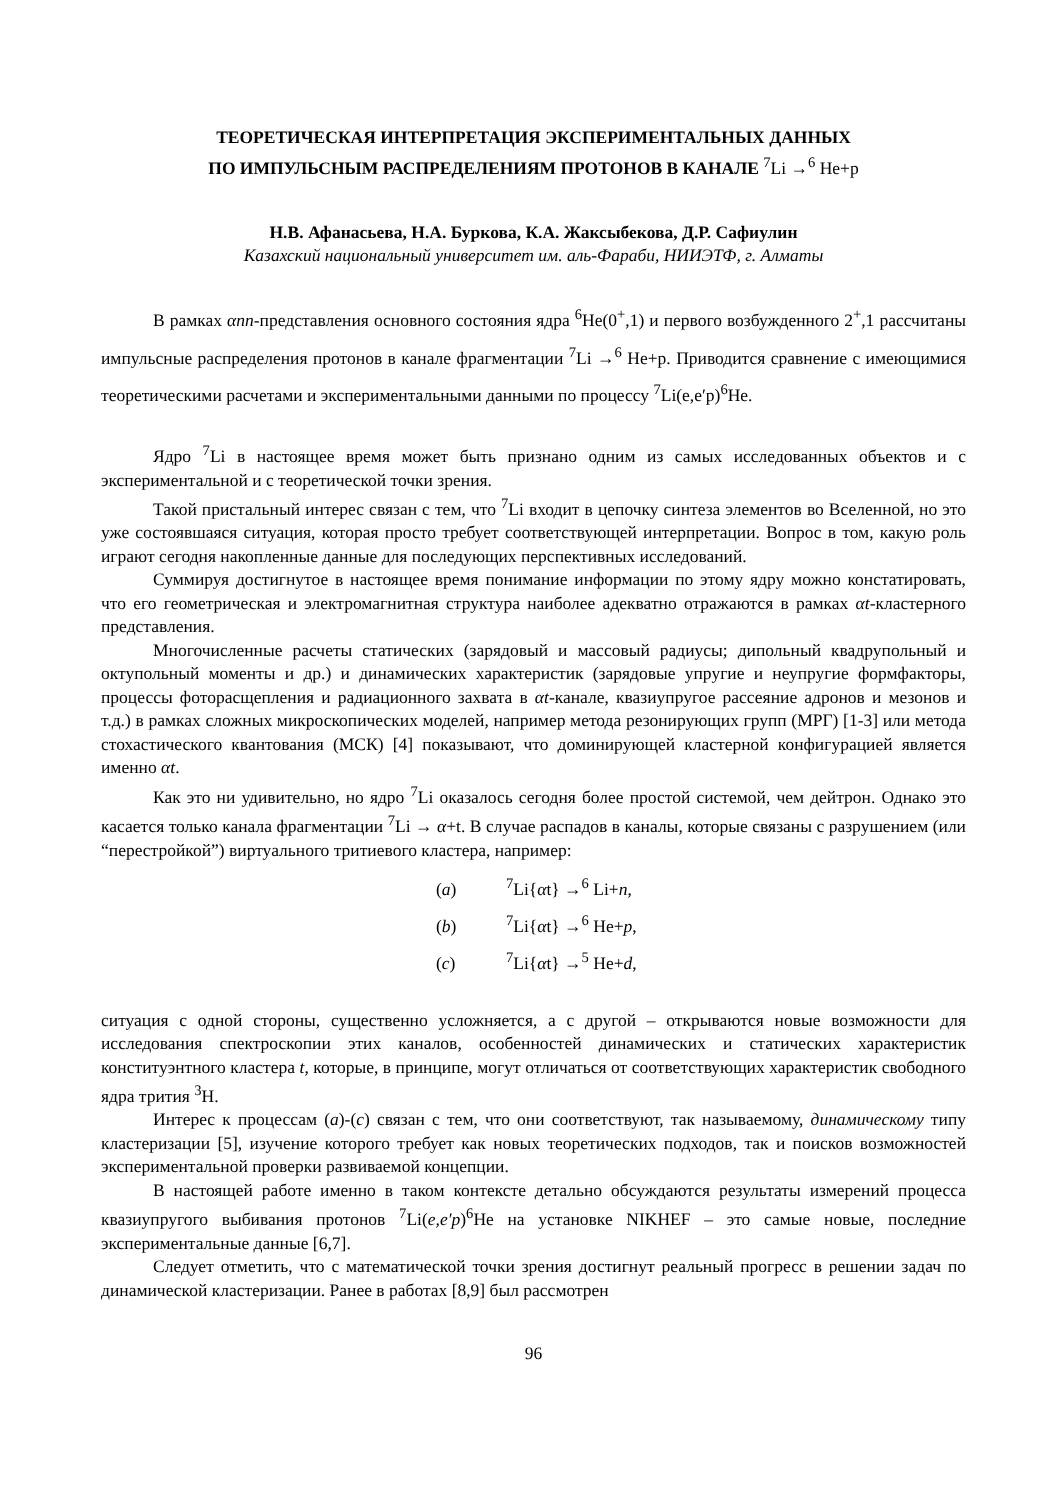ТЕОРЕТИЧЕСКАЯ ИНТЕРПРЕТАЦИЯ ЭКСПЕРИМЕНТАЛЬНЫХ ДАННЫХ
ПО ИМПУЛЬСНЫМ РАСПРЕДЕЛЕНИЯМ ПРОТОНОВ В КАНАЛЕ <sup>7</sup>Li →<sup>6</sup> He+p
Н.В. Афанасьева, Н.А. Буркова, К.А. Жаксыбекова, Д.Р. Сафиулин
Казахский национальный университет им. аль-Фараби, НИИЭТФ, г. Алматы
В рамках αnn-представления основного состояния ядра <sup>6</sup>He(0<sup>+</sup>,1) и первого возбужденного 2<sup>+</sup>,1 рассчитаны импульсные распределения протонов в канале фрагментации <sup>7</sup>Li →<sup>6</sup> He+p. Приводится сравнение с имеющимися теоретическими расчетами и экспериментальными данными по процессу <sup>7</sup>Li(e,e′p)<sup>6</sup>He.
Ядро <sup>7</sup>Li в настоящее время может быть признано одним из самых исследованных объектов и с экспериментальной и с теоретической точки зрения.
Такой пристальный интерес связан с тем, что <sup>7</sup>Li входит в цепочку синтеза элементов во Вселенной, но это уже состоявшаяся ситуация, которая просто требует соответствующей интерпретации. Вопрос в том, какую роль играют сегодня накопленные данные для последующих перспективных исследований.
Суммируя достигнутое в настоящее время понимание информации по этому ядру можно констатировать, что его геометрическая и электромагнитная структура наиболее адекватно отражаются в рамках αt-кластерного представления.
Многочисленные расчеты статических (зарядовый и массовый радиусы; дипольный квадрупольный и октупольный моменты и др.) и динамических характеристик (зарядовые упругие и неупругие формфакторы, процессы фоторасщепления и радиационного захвата в αt-канале, квазиупругое рассеяние адронов и мезонов и т.д.) в рамках сложных микроскопических моделей, например метода резонирующих групп (МРГ) [1-3] или метода стохастического квантования (МСК) [4] показывают, что доминирующей кластерной конфигурацией является именно αt.
Как это ни удивительно, но ядро <sup>7</sup>Li оказалось сегодня более простой системой, чем дейтрон. Однако это касается только канала фрагментации <sup>7</sup>Li → α+t. В случае распадов в каналы, которые связаны с разрушением (или “перестройкой”) виртуального тритиевого кластера, например:
(a)<sup>7</sup>Li{αt} →<sup>6</sup> Li+n,
(b)<sup>7</sup>Li{αt} →<sup>6</sup> He+p,
(c)<sup>7</sup>Li{αt} →<sup>5</sup> He+d,
ситуация с одной стороны, существенно усложняется, а с другой – открываются новые возможности для исследования спектроскопии этих каналов, особенностей динамических и статических характеристик конституэнтного кластера t, которые, в принципе, могут отличаться от соответствующих характеристик свободного ядра трития <sup>3</sup>H.
Интерес к процессам (a)-(c) связан с тем, что они соответствуют, так называемому, динамическому типу кластеризации [5], изучение которого требует как новых теоретических подходов, так и поисков возможностей экспериментальной проверки развиваемой концепции.
В настоящей работе именно в таком контексте детально обсуждаются результаты измерений процесса квазиупругого выбивания протонов <sup>7</sup>Li(e,e′p)<sup>6</sup>He на установке NIKHEF – это самые новые, последние экспериментальные данные [6,7].
Следует отметить, что с математической точки зрения достигнут реальный прогресс в решении задач по динамической кластеризации. Ранее в работах [8,9] был рассмотрен
96